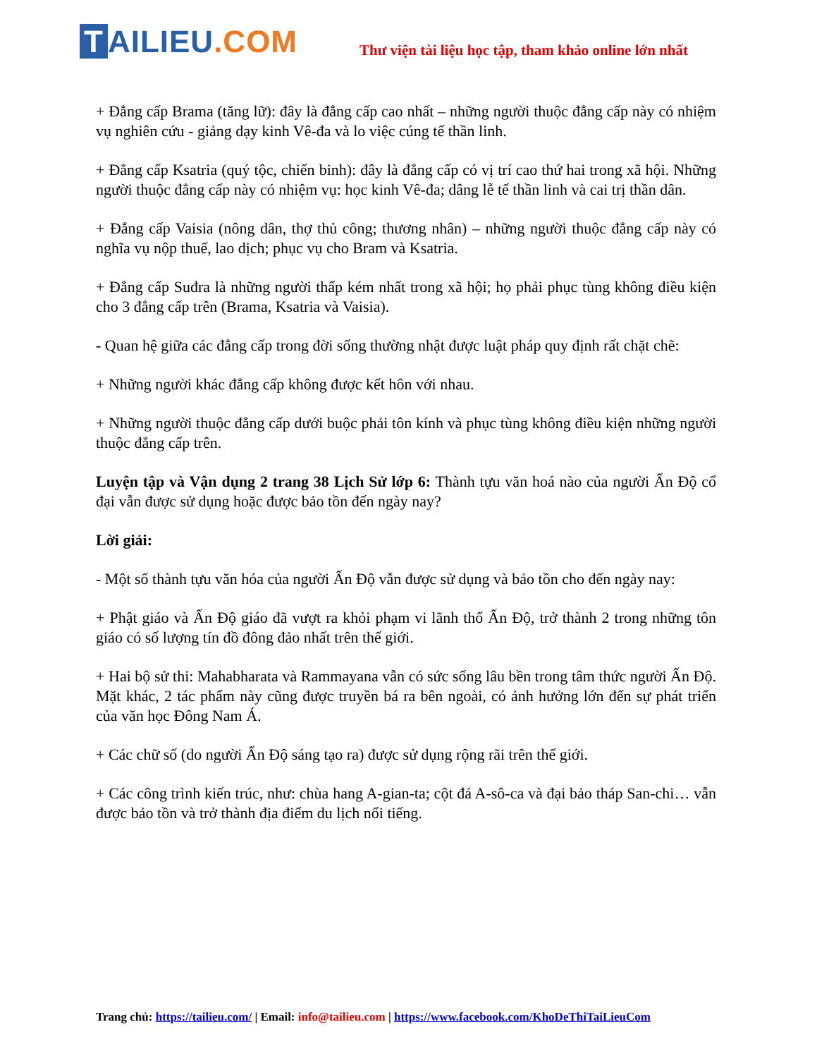T AILIEU.COM
Thư viện tài liệu học tập, tham khảo online lớn nhất
+ Đẳng cấp Brama (tăng lữ): đây là đẳng cấp cao nhất – những người thuộc đẳng cấp này có nhiệm vụ nghiên cứu - giảng dạy kinh Vê-đa và lo việc cúng tế thần linh.
+ Đẳng cấp Ksatria (quý tộc, chiến binh): đây là đẳng cấp có vị trí cao thứ hai trong xã hội. Những người thuộc đẳng cấp này có nhiệm vụ: học kinh Vê-đa; dâng lễ tế thần linh và cai trị thần dân.
+ Đẳng cấp Vaisia (nông dân, thợ thủ công; thương nhân) – những người thuộc đẳng cấp này có nghĩa vụ nộp thuế, lao dịch; phục vụ cho Bram và Ksatria.
+ Đẳng cấp Suđra là những người thấp kém nhất trong xã hội; họ phải phục tùng không điều kiện cho 3 đẳng cấp trên (Brama, Ksatria và Vaisia).
- Quan hệ giữa các đẳng cấp trong đời sống thường nhật được luật pháp quy định rất chặt chẽ:
+ Những người khác đẳng cấp không được kết hôn với nhau.
+ Những người thuộc đẳng cấp dưới buộc phải tôn kính và phục tùng không điều kiện những người thuộc đẳng cấp trên.
Luyện tập và Vận dụng 2 trang 38 Lịch Sử lớp 6: Thành tựu văn hoá nào của người Ấn Độ cổ đại vẫn được sử dụng hoặc được bảo tồn đến ngày nay?
Lời giải:
- Một số thành tựu văn hóa của người Ấn Độ vẫn được sử dụng và bảo tồn cho đến ngày nay:
+ Phật giáo và Ấn Độ giáo đã vượt ra khỏi phạm vi lãnh thổ Ấn Độ, trở thành 2 trong những tôn giáo có số lượng tín đồ đông đảo nhất trên thế giới.
+ Hai bộ sử thi: Mahabharata và Rammayana vẫn có sức sống lâu bền trong tâm thức người Ấn Độ. Mặt khác, 2 tác phẩm này cũng được truyền bá ra bên ngoài, có ảnh hưởng lớn đến sự phát triển của văn học Đông Nam Á.
+ Các chữ số (do người Ấn Độ sáng tạo ra) được sử dụng rộng rãi trên thế giới.
+ Các công trình kiến trúc, như: chùa hang A-gian-ta; cột đá A-sô-ca và đại bảo tháp San-chi… vẫn được bảo tồn và trở thành địa điểm du lịch nổi tiếng.
Trang chủ: https://tailieu.com/ | Email: info@tailieu.com | https://www.facebook.com/KhoDeThiTaiLieuCom